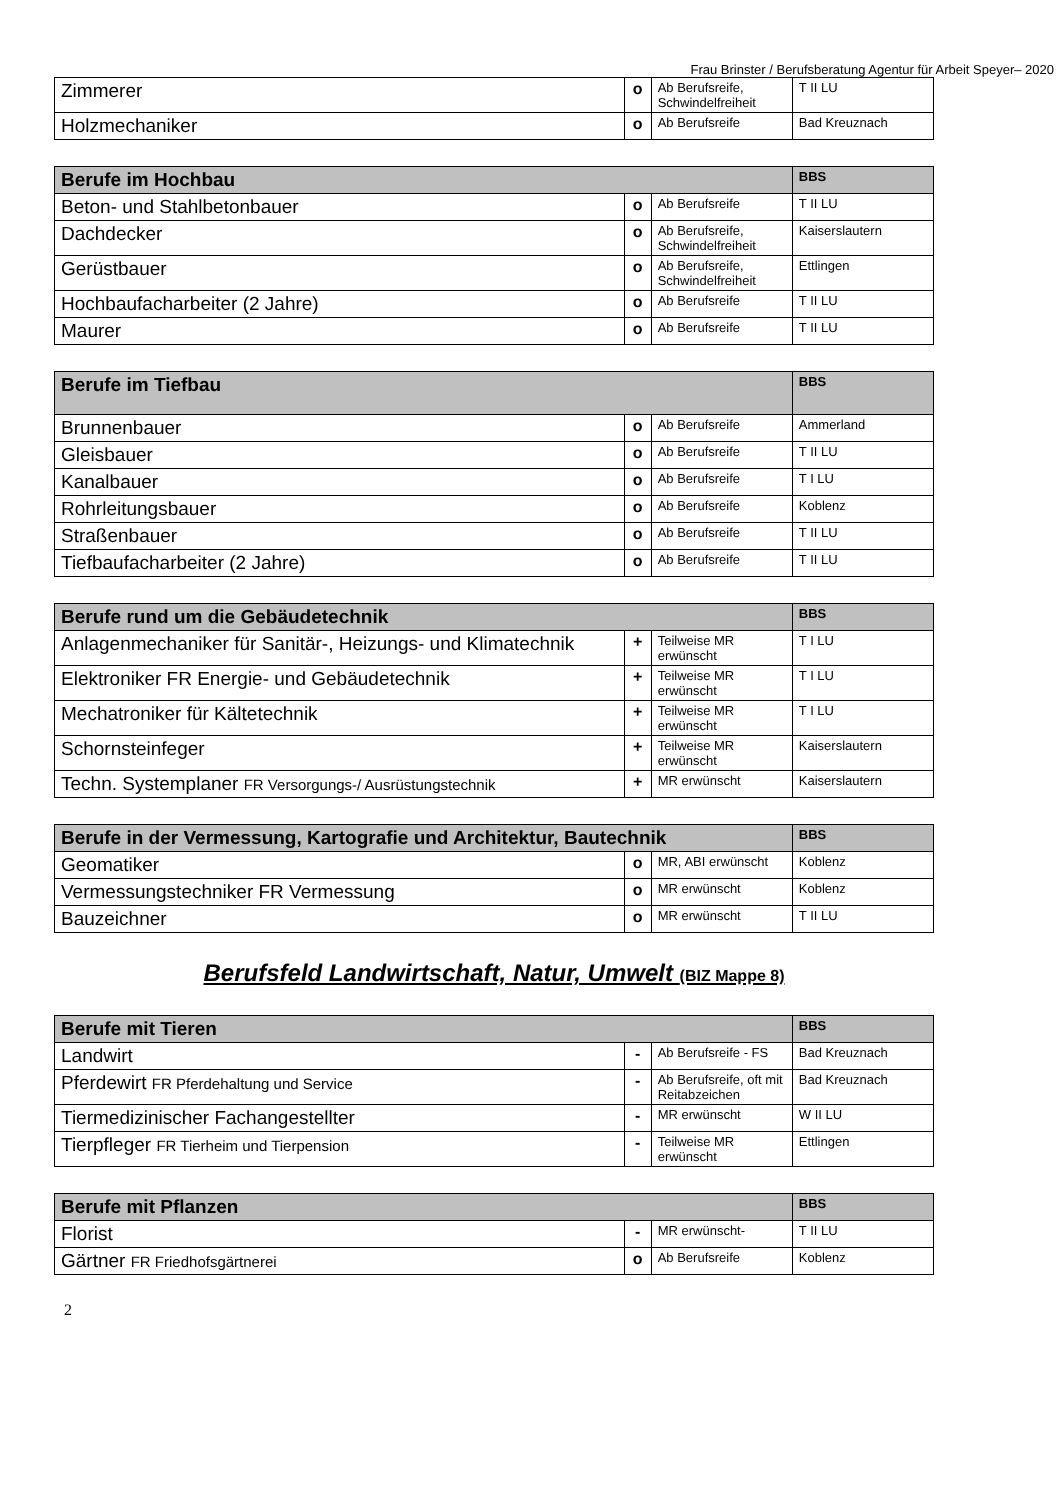Frau Brinster / Berufsberatung Agentur für Arbeit Speyer– 2020
| Zimmerer | o | Ab Berufsreife, Schwindelfreiheit | T II LU |
| Holzmechaniker | o | Ab Berufsreife | Bad Kreuznach |
| Berufe im Hochbau | | | BBS |
| --- | --- | --- | --- |
| Beton- und Stahlbetonbauer | o | Ab Berufsreife | T II LU |
| Dachdecker | o | Ab Berufsreife, Schwindelfreiheit | Kaiserslautern |
| Gerüstbauer | o | Ab Berufsreife, Schwindelfreiheit | Ettlingen |
| Hochbaufacharbeiter (2 Jahre) | o | Ab Berufsreife | T II LU |
| Maurer | o | Ab Berufsreife | T II LU |
| Berufe im Tiefbau | | | BBS |
| --- | --- | --- | --- |
| Brunnenbauer | o | Ab Berufsreife | Ammerland |
| Gleisbauer | o | Ab Berufsreife | T II LU |
| Kanalbauer | o | Ab Berufsreife | T I LU |
| Rohrleitungsbauer | o | Ab Berufsreife | Koblenz |
| Straßenbauer | o | Ab Berufsreife | T II LU |
| Tiefbaufacharbeiter (2 Jahre) | o | Ab Berufsreife | T II LU |
| Berufe rund um die Gebäudetechnik | | | BBS |
| --- | --- | --- | --- |
| Anlagenmechaniker für Sanitär-, Heizungs- und Klimatechnik | + | Teilweise MR erwünscht | T I LU |
| Elektroniker FR Energie- und Gebäudetechnik | + | Teilweise MR erwünscht | T I LU |
| Mechatroniker für Kältetechnik | + | Teilweise MR erwünscht | T I LU |
| Schornsteinfeger | + | Teilweise MR erwünscht | Kaiserslautern |
| Techn. Systemplaner FR Versorgungs-/ Ausrüstungstechnik | + | MR erwünscht | Kaiserslautern |
| Berufe in der Vermessung, Kartografie und Architektur, Bautechnik | | | BBS |
| --- | --- | --- | --- |
| Geomatiker | o | MR, ABI erwünscht | Koblenz |
| Vermessungstechniker FR Vermessung | o | MR erwünscht | Koblenz |
| Bauzeichner | o | MR erwünscht | T II LU |
Berufsfeld Landwirtschaft, Natur, Umwelt (BIZ Mappe 8)
| Berufe mit Tieren | | | BBS |
| --- | --- | --- | --- |
| Landwirt | - | Ab Berufsreife - FS | Bad Kreuznach |
| Pferdewirt FR Pferdehaltung und Service | - | Ab Berufsreife, oft mit Reitabzeichen | Bad Kreuznach |
| Tiermedizinischer Fachangestellter | - | MR erwünscht | W II LU |
| Tierpfleger FR Tierheim und Tierpension | - | Teilweise MR erwünscht | Ettlingen |
| Berufe mit Pflanzen | | | BBS |
| --- | --- | --- | --- |
| Florist | - | MR erwünscht- | T II LU |
| Gärtner FR Friedhofsgärtnerei | o | Ab Berufsreife | Koblenz |
2